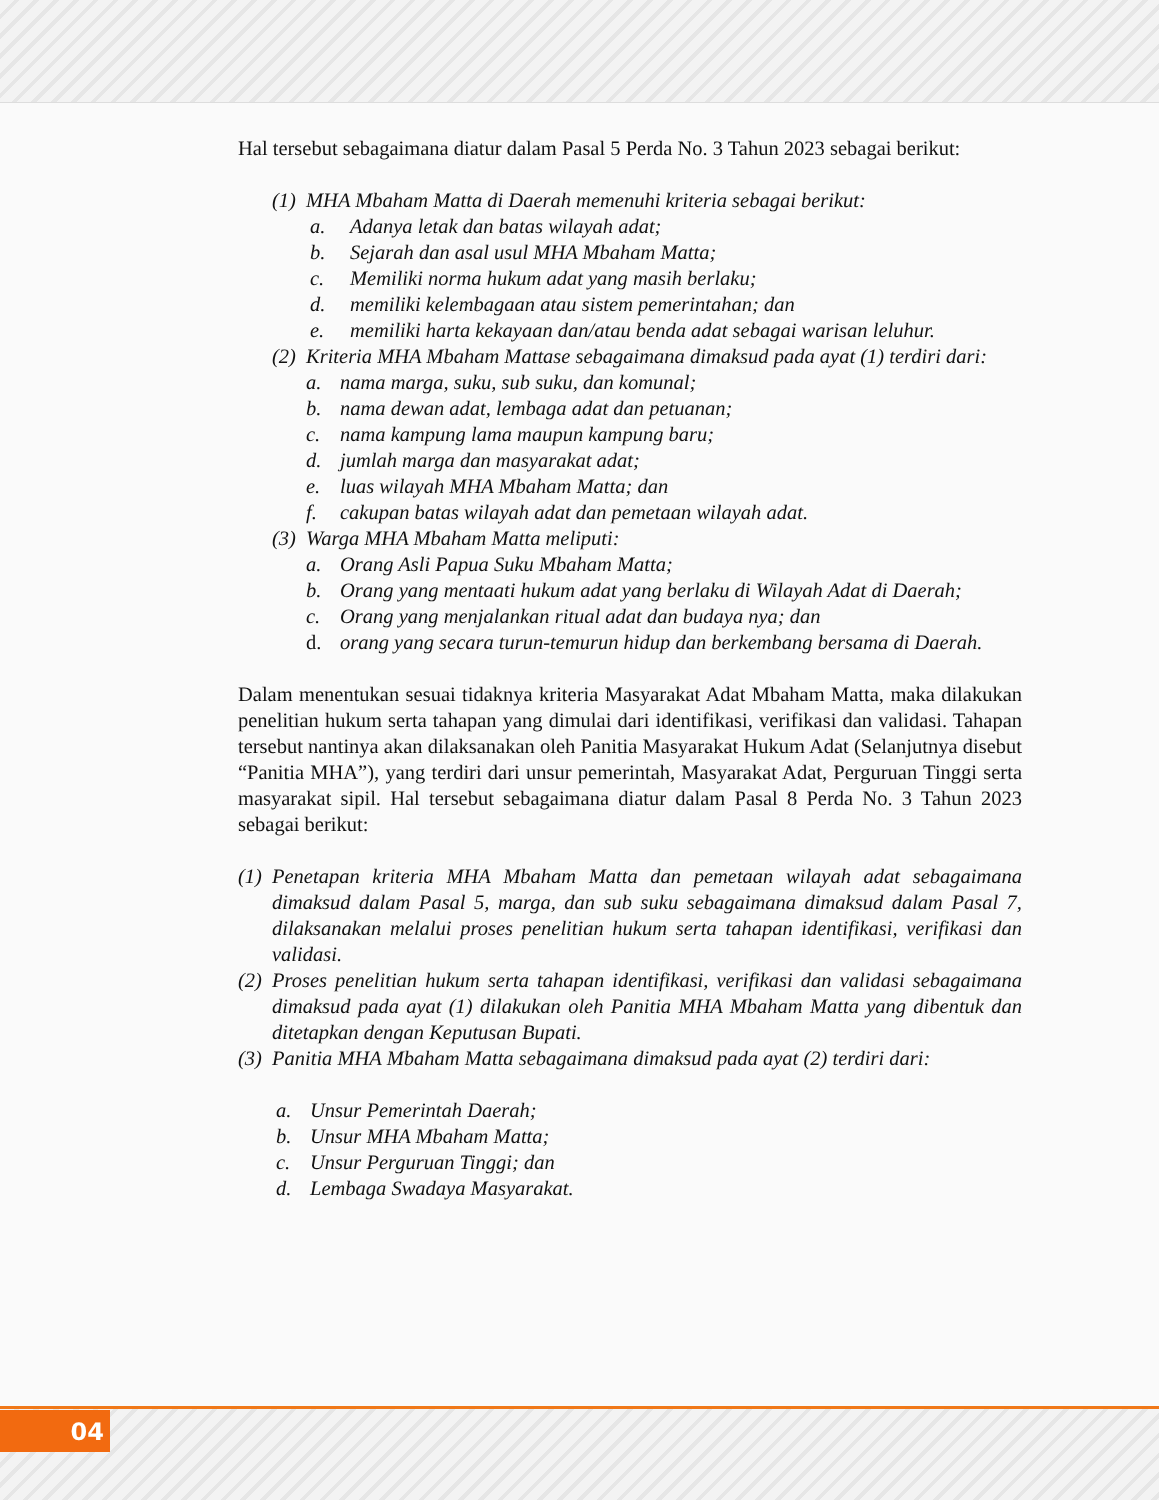Hal tersebut sebagaimana diatur dalam Pasal 5 Perda No. 3 Tahun 2023 sebagai berikut:
(1) MHA Mbaham Matta di Daerah memenuhi kriteria sebagai berikut:
a. Adanya letak dan batas wilayah adat;
b. Sejarah dan asal usul MHA Mbaham Matta;
c. Memiliki norma hukum adat yang masih berlaku;
d. memiliki kelembagaan atau sistem pemerintahan; dan
e. memiliki harta kekayaan dan/atau benda adat sebagai warisan leluhur.
(2) Kriteria MHA Mbaham Mattase sebagaimana dimaksud pada ayat (1) terdiri dari:
a. nama marga, suku, sub suku, dan komunal;
b. nama dewan adat, lembaga adat dan petuanan;
c. nama kampung lama maupun kampung baru;
d. jumlah marga dan masyarakat adat;
e. luas wilayah MHA Mbaham Matta; dan
f. cakupan batas wilayah adat dan pemetaan wilayah adat.
(3) Warga MHA Mbaham Matta meliputi:
a. Orang Asli Papua Suku Mbaham Matta;
b. Orang yang mentaati hukum adat yang berlaku di Wilayah Adat di Daerah;
c. Orang yang menjalankan ritual adat dan budaya nya; dan
d. orang yang secara turun-temurun hidup dan berkembang bersama di Daerah.
Dalam menentukan sesuai tidaknya kriteria Masyarakat Adat Mbaham Matta, maka dilakukan penelitian hukum serta tahapan yang dimulai dari identifikasi, verifikasi dan validasi. Tahapan tersebut nantinya akan dilaksanakan oleh Panitia Masyarakat Hukum Adat (Selanjutnya disebut “Panitia MHA”), yang terdiri dari unsur pemerintah, Masyarakat Adat, Perguruan Tinggi serta masyarakat sipil. Hal tersebut sebagaimana diatur dalam Pasal 8 Perda No. 3 Tahun 2023 sebagai berikut:
(1) Penetapan kriteria MHA Mbaham Matta dan pemetaan wilayah adat sebagaimana dimaksud dalam Pasal 5, marga, dan sub suku sebagaimana dimaksud dalam Pasal 7, dilaksanakan melalui proses penelitian hukum serta tahapan identifikasi, verifikasi dan validasi.
(2) Proses penelitian hukum serta tahapan identifikasi, verifikasi dan validasi sebagaimana dimaksud pada ayat (1) dilakukan oleh Panitia MHA Mbaham Matta yang dibentuk dan ditetapkan dengan Keputusan Bupati.
(3) Panitia MHA Mbaham Matta sebagaimana dimaksud pada ayat (2) terdiri dari:
a. Unsur Pemerintah Daerah;
b. Unsur MHA Mbaham Matta;
c. Unsur Perguruan Tinggi; dan
d. Lembaga Swadaya Masyarakat.
04